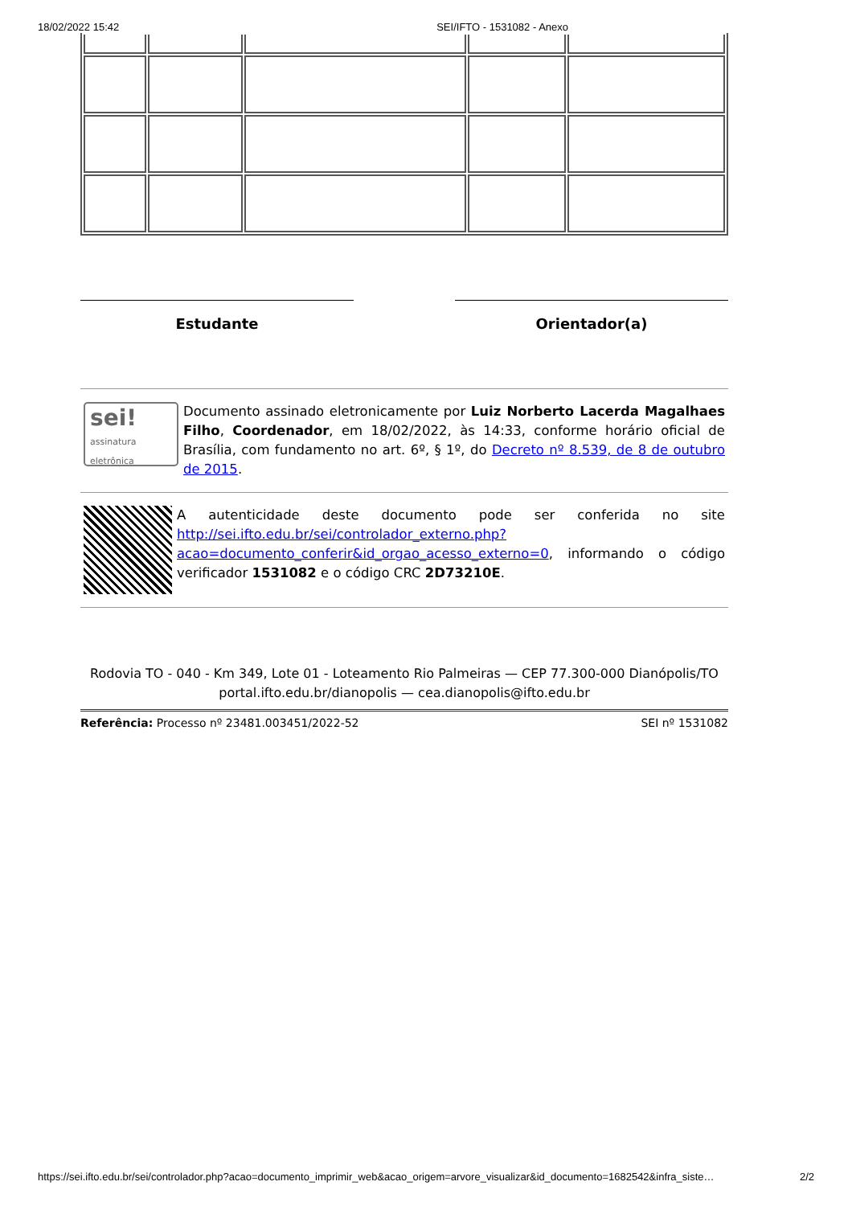18/02/2022 15:42 SEI/IFTO - 1531082 - Anexo
Estudante Orientador(a)
sei!
assinatura eletrônica
Documento assinado eletronicamente por Luiz Norberto Lacerda Magalhaes Filho, Coordenador, em 18/02/2022, às 14:33, conforme horário oficial de Brasília, com fundamento no art. 6º, § 1º, do Decreto nº 8.539, de 8 de outubro de 2015.
A autenticidade deste documento pode ser conferida no site http://sei.ifto.edu.br/sei/controlador_externo.php?acao=documento_conferir&id_orgao_acesso_externo=0, informando o código verificador 1531082 e o código CRC 2D73210E.
Rodovia TO - 040 - Km 349, Lote 01 - Loteamento Rio Palmeiras — CEP 77.300-000 Dianópolis/TO
portal.ifto.edu.br/dianopolis — cea.dianopolis@ifto.edu.br
Referência: Processo nº 23481.003451/2022-52 SEI nº 1531082
https://sei.ifto.edu.br/sei/controlador.php?acao=documento_imprimir_web&acao_origem=arvore_visualizar&id_documento=1682542&infra_siste… 2/2